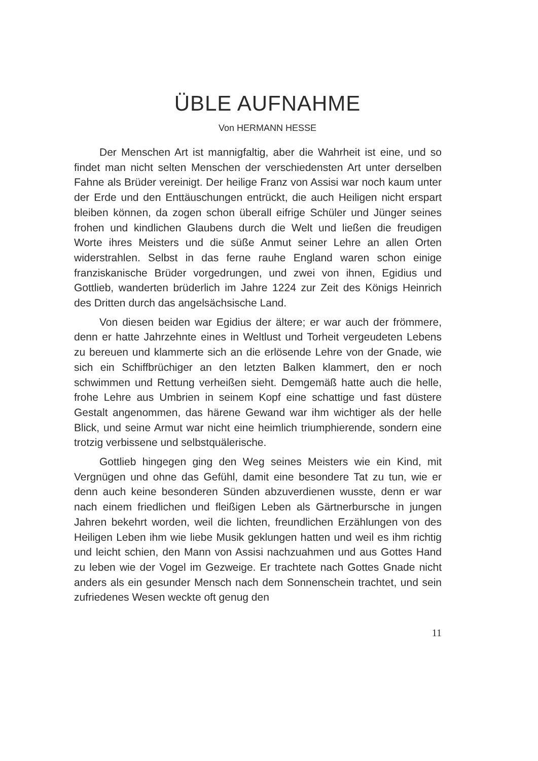ÜBLE AUFNAHME
Von HERMANN HESSE
Der Menschen Art ist mannigfaltig, aber die Wahrheit ist eine, und so findet man nicht selten Menschen der verschiedensten Art unter derselben Fahne als Brüder vereinigt. Der heilige Franz von Assisi war noch kaum unter der Erde und den Enttäuschungen entrückt, die auch Heiligen nicht erspart bleiben können, da zogen schon überall eifrige Schüler und Jünger seines frohen und kindlichen Glaubens durch die Welt und ließen die freudigen Worte ihres Meisters und die süße Anmut seiner Lehre an allen Orten widerstrahlen. Selbst in das ferne rauhe England waren schon einige franziskanische Brüder vorgedrungen, und zwei von ihnen, Egidius und Gottlieb, wanderten brüderlich im Jahre 1224 zur Zeit des Königs Heinrich des Dritten durch das angelsächsische Land.
Von diesen beiden war Egidius der ältere; er war auch der frömmere, denn er hatte Jahrzehnte eines in Weltlust und Torheit vergeudeten Lebens zu bereuen und klammerte sich an die erlösende Lehre von der Gnade, wie sich ein Schiffbrüchiger an den letzten Balken klammert, den er noch schwimmen und Rettung verheißen sieht. Demgemäß hatte auch die helle, frohe Lehre aus Umbrien in seinem Kopf eine schattige und fast düstere Gestalt angenommen, das härene Gewand war ihm wichtiger als der helle Blick, und seine Armut war nicht eine heimlich triumphierende, sondern eine trotzig verbissene und selbstquälerische.
Gottlieb hingegen ging den Weg seines Meisters wie ein Kind, mit Vergnügen und ohne das Gefühl, damit eine besondere Tat zu tun, wie er denn auch keine besonderen Sünden abzuverdienen wusste, denn er war nach einem friedlichen und fleißigen Leben als Gärtnerbursche in jungen Jahren bekehrt worden, weil die lichten, freundlichen Erzählungen von des Heiligen Leben ihm wie liebe Musik geklungen hatten und weil es ihm richtig und leicht schien, den Mann von Assisi nachzuahmen und aus Gottes Hand zu leben wie der Vogel im Gezweige. Er trachtete nach Gottes Gnade nicht anders als ein gesunder Mensch nach dem Sonnenschein trachtet, und sein zufriedenes Wesen weckte oft genug den
11